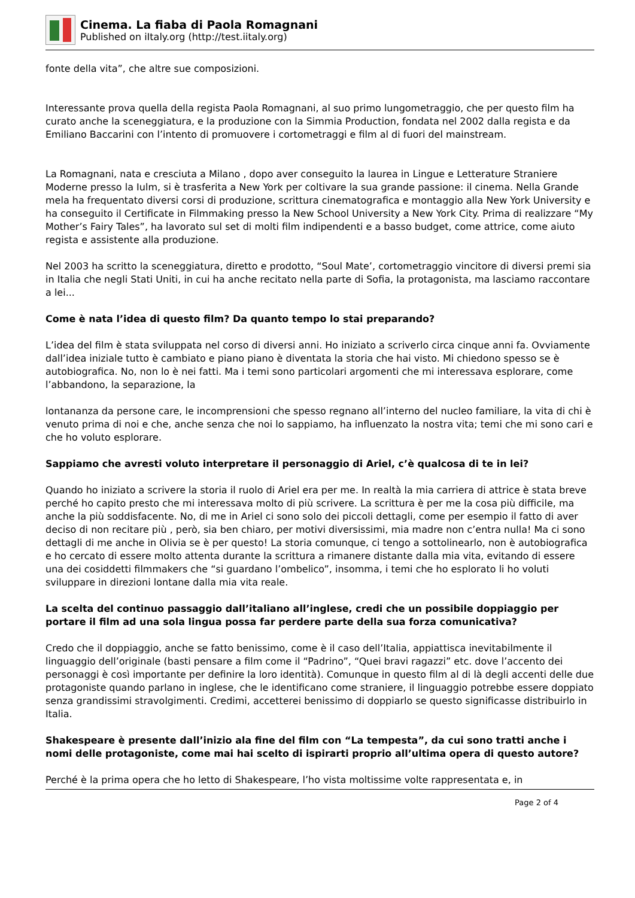Cinema. La fiaba di Paola Romagnani
Published on iItaly.org (http://test.iitaly.org)
fonte della vita”, che altre sue composizioni.
Interessante prova quella della regista Paola Romagnani, al suo primo lungometraggio, che per questo film ha curato anche la sceneggiatura, e la produzione con la Simmia Production, fondata nel 2002 dalla regista e da Emiliano Baccarini con l’intento di promuovere i cortometraggi e film al di fuori del mainstream.
La Romagnani, nata e cresciuta a Milano , dopo aver conseguito la laurea in Lingue e Letterature Straniere Moderne presso la Iulm, si è trasferita a New York per coltivare la sua grande passione: il cinema. Nella Grande mela ha frequentato diversi corsi di produzione, scrittura cinematografica e montaggio alla New York University e ha conseguito il Certificate in Filmmaking presso la New School University a New York City. Prima di realizzare “My Mother’s Fairy Tales”, ha lavorato sul set di molti film indipendenti e a basso budget, come attrice, come aiuto regista e assistente alla produzione.
Nel 2003 ha scritto la sceneggiatura, diretto e prodotto, “Soul Mate’, cortometraggio vincitore di diversi premi sia in Italia che negli Stati Uniti, in cui ha anche recitato nella parte di Sofia, la protagonista, ma lasciamo raccontare a lei...
Come è nata l’idea di questo film? Da quanto tempo lo stai preparando?
L’idea del film è stata sviluppata nel corso di diversi anni. Ho iniziato a scriverlo circa cinque anni fa. Ovviamente dall’idea iniziale tutto è cambiato e piano piano è diventata la storia che hai visto. Mi chiedono spesso se è autobiografica. No, non lo è nei fatti. Ma i temi sono particolari argomenti che mi interessava esplorare, come l’abbandono, la separazione, la
lontananza da persone care, le incomprensioni che spesso regnano all’interno del nucleo familiare, la vita di chi è venuto prima di noi e che, anche senza che noi lo sappiamo, ha influenzato la nostra vita; temi che mi sono cari e che ho voluto esplorare.
Sappiamo che avresti voluto interpretare il personaggio di Ariel, c’è qualcosa di te in lei?
Quando ho iniziato a scrivere la storia il ruolo di Ariel era per me. In realtà la mia carriera di attrice è stata breve perché ho capito presto che mi interessava molto di più scrivere. La scrittura è per me la cosa più difficile, ma anche la più soddisfacente. No, di me in Ariel ci sono solo dei piccoli dettagli, come per esempio il fatto di aver deciso di non recitare più , però, sia ben chiaro, per motivi diversissimi, mia madre non c’entra nulla! Ma ci sono dettagli di me anche in Olivia se è per questo! La storia comunque, ci tengo a sottolinearlo, non è autobiografica e ho cercato di essere molto attenta durante la scrittura a rimanere distante dalla mia vita, evitando di essere una dei cosiddetti filmmakers che “si guardano l’ombelico”, insomma, i temi che ho esplorato li ho voluti sviluppare in direzioni lontane dalla mia vita reale.
La scelta del continuo passaggio dall’italiano all’inglese, credi che un possibile doppiaggio per portare il film ad una sola lingua possa far perdere parte della sua forza comunicativa?
Credo che il doppiaggio, anche se fatto benissimo, come è il caso dell’Italia, appiattisca inevitabilmente il linguaggio dell’originale (basti pensare a film come il “Padrino”, “Quei bravi ragazzi” etc. dove l’accento dei personaggi è così importante per definire la loro identità). Comunque in questo film al di là degli accenti delle due protagoniste quando parlano in inglese, che le identificano come straniere, il linguaggio potrebbe essere doppiato senza grandissimi stravolgimenti. Credimi, accetterei benissimo di doppiarlo se questo significasse distribuirlo in Italia.
Shakespeare è presente dall’inizio ala fine del film con “La tempesta”, da cui sono tratti anche i nomi delle protagoniste, come mai hai scelto di ispirarti proprio all’ultima opera di questo autore?
Perché è la prima opera che ho letto di Shakespeare, l’ho vista moltissime volte rappresentata e, in
Page 2 of 4